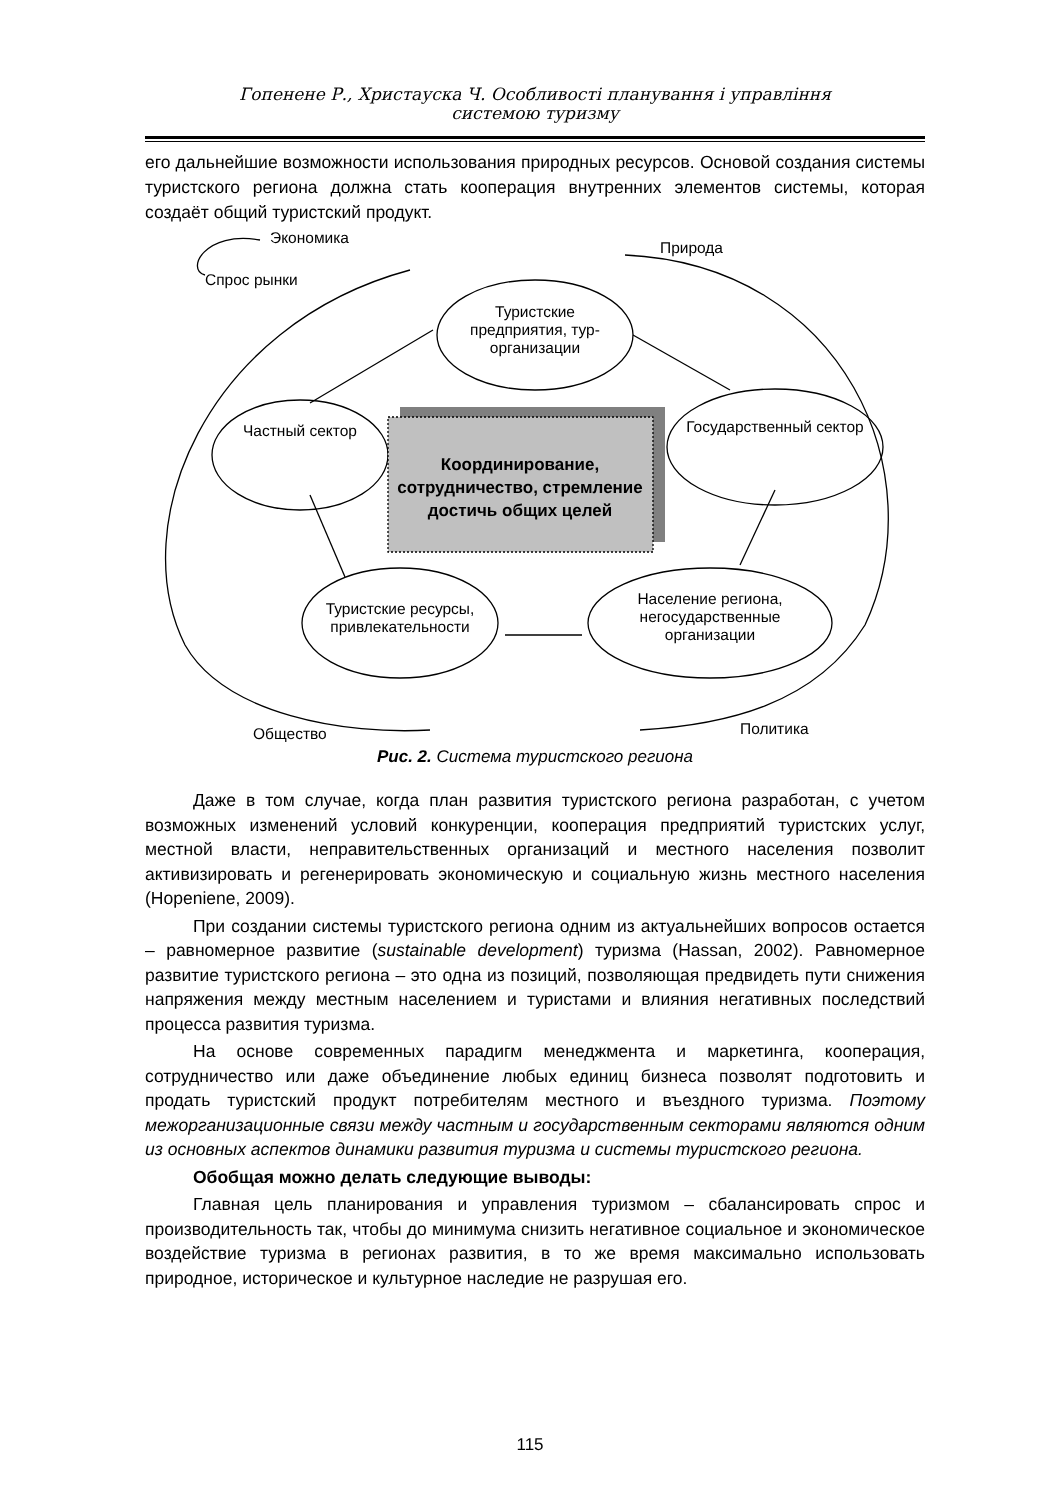Гопенене Р., Христауска Ч. Особливості планування і управління
системою туризму
его дальнейшие возможности использования природных ресурсов. Основой создания системы туристского региона должна стать кооперация внутренних элементов системы, которая создаёт общий туристский продукт.
Экономика
Спрос рынки
Природа
Туристские предприятия, тур-организации
Частный сектор
Государственный сектор
Координирование, сотрудничество, стремление достичь общих целей
Туристские ресурсы, привлекательности
Население региона, негосударственные организации
Общество Политика
Рис. 2. Система туристского региона
Даже в том случае, когда план развития туристского региона разработан, с учетом возможных изменений условий конкуренции, кооперация предприятий туристских услуг, местной власти, неправительственных организаций и местного населения позволит активизировать и регенерировать экономическую и социальную жизнь местного населения (Hopeniene, 2009).
При создании системы туристского региона одним из актуальнейших вопросов остается – равномерное развитие (sustainable development) туризма (Hassan, 2002). Равномерное развитие туристского региона – это одна из позиций, позволяющая предвидеть пути снижения напряжения между местным населением и туристами и влияния негативных последствий процесса развития туризма.
На основе современных парадигм менеджмента и маркетинга, кооперация, сотрудничество или даже объединение любых единиц бизнеса позволят подготовить и продать туристский продукт потребителям местного и въездного туризма. Поэтому межорганизационные связи между частным и государственным секторами являются одним из основных аспектов динамики развития туризма и системы туристского региона.
Обобщая можно делать следующие выводы:
Главная цель планирования и управления туризмом – сбалансировать спрос и производительность так, чтобы до минимума снизить негативное социальное и экономическое воздействие туризма в регионах развития, в то же время максимально использовать природное, историческое и культурное наследие не разрушая его.
115